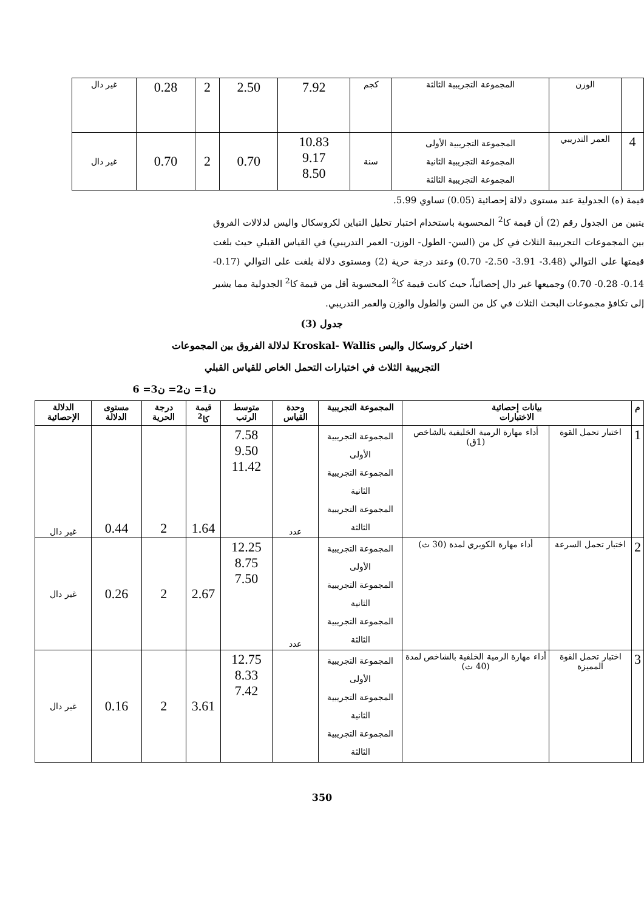| | الوزن | المجموعة التجريبية الثالثة | كجم | 7.92 | 2.50 | 2 | 0.28 | غير دال |
| 4 | العمر التدريبي | المجموعة التجريبية الأولى المجموعة التجريبية الثانية المجموعة التجريبية الثالثة | سنة | 10.83 9.17 8.50 | 0.70 | 2 | 0.70 | غير دال |
قيمة (ه) الجدولية عند مستوى دلالة إحصائية (0.05) تساوي 5.99.
يتبين من الجدول رقم (2) أن قيمة كا<sup>2</sup> المحسوبة باستخدام اختبار تحليل التباين لكروسكال واليس لدلالات الفروق بين المجموعات التجريبية الثلاث في كل من (السن- الطول- الوزن- العمر التدريبي) في القياس القبلي حيث بلغت قيمتها على التوالي (3.48- 3.91- 2.50- 0.70) وعند درجة حرية (2) ومستوى دلالة بلغت على التوالي (0.17- 0.14- 0.28- 0.70) وجميعها غير دال إحصائياً، حيث كانت قيمة كا<sup>2</sup> المحسوبة أقل من قيمة كا<sup>2</sup> الجدولية مما يشير إلى تكافؤ مجموعات البحث الثلاث في كل من السن والطول والوزن والعمر التدريبي.
جدول (3)
اختبار كروسكال واليس Kroskal- Wallis لدلالة الفروق بين المجموعات
التجريبية الثلاث في اختبارات التحمل الخاص للقياس القبلي
ن1= ن2= ن3= 6
| م | بيانات إحصائية الاختبارات | | المجموعة التجريبية | وحدة القياس | متوسط الرتب | قيمة كا<sup>2</sup> | درجة الحرية | مستوى الدلالة | الدلالة الإحصائية |
| --- | --- | --- | --- | --- | --- | --- | --- | --- | --- |
| 1 | اختبار تحمل القوة | أداء مهارة الرمية الخليفية بالشاخص (1ق) | المجموعة التجريبية الأولى المجموعة التجريبية الثانية المجموعة التجريبية الثالثة | عدد | 7.58 9.50 11.42 | 1.64 | 2 | 0.44 | غير دال |
| 2 | اختبار تحمل السرعة | أداء مهارة الكوبري لمدة (30 ث) | المجموعة التجريبية الأولى المجموعة التجريبية الثانية المجموعة التجريبية الثالثة | عدد | 12.25 8.75 7.50 | 2.67 | 2 | 0.26 | غير دال |
| 3 | اختبار تحمل القوة المميزة | أداء مهارة الرمية الخلفية بالشاخص لمدة (40 ث) | المجموعة التجريبية الأولى المجموعة التجريبية الثانية المجموعة التجريبية الثالثة | | 12.75 8.33 7.42 | 3.61 | 2 | 0.16 | غير دال |
350